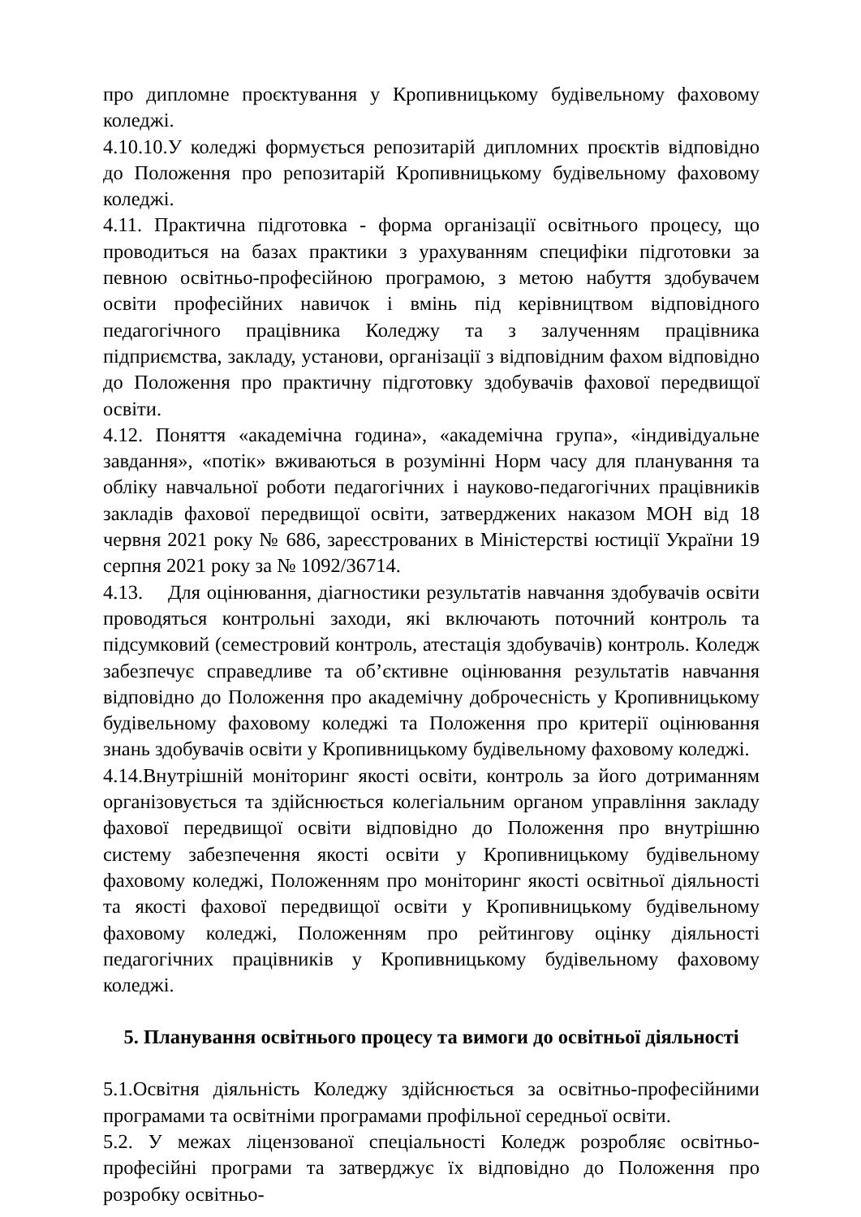про дипломне проєктування у Кропивницькому будівельному фаховому коледжі.
4.10.10.У коледжі формується репозитарій дипломних проєктів відповідно до Положення про репозитарій Кропивницькому будівельному фаховому коледжі.
4.11. Практична підготовка - форма організації освітнього процесу, що проводиться на базах практики з урахуванням специфіки підготовки за певною освітньо-професійною програмою, з метою набуття здобувачем освіти професійних навичок і вмінь під керівництвом відповідного педагогічного працівника Коледжу та з залученням працівника підприємства, закладу, установи, організації з відповідним фахом відповідно до Положення про практичну підготовку здобувачів фахової передвищої освіти.
4.12. Поняття «академічна година», «академічна група», «індивідуальне завдання», «потік» вживаються в розумінні Норм часу для планування та обліку навчальної роботи педагогічних і науково-педагогічних працівників закладів фахової передвищої освіти, затверджених наказом МОН від 18 червня 2021 року № 686, зареєстрованих в Міністерстві юстиції України 19 серпня 2021 року за № 1092/36714.
4.13. Для оцінювання, діагностики результатів навчання здобувачів освіти проводяться контрольні заходи, які включають поточний контроль та підсумковий (семестровий контроль, атестація здобувачів) контроль. Коледж забезпечує справедливе та об’єктивне оцінювання результатів навчання відповідно до Положення про академічну доброчесність у Кропивницькому будівельному фаховому коледжі та Положення про критерії оцінювання знань здобувачів освіти у Кропивницькому будівельному фаховому коледжі.
4.14.Внутрішній моніторинг якості освіти, контроль за його дотриманням організовується та здійснюється колегіальним органом управління закладу фахової передвищої освіти відповідно до Положення про внутрішню систему забезпечення якості освіти у Кропивницькому будівельному фаховому коледжі, Положенням про моніторинг якості освітньої діяльності та якості фахової передвищої освіти у Кропивницькому будівельному фаховому коледжі, Положенням про рейтингову оцінку діяльності педагогічних працівників у Кропивницькому будівельному фаховому коледжі.
5. Планування освітнього процесу та вимоги до освітньої діяльності
5.1.Освітня діяльність Коледжу здійснюється за освітньо-професійними програмами та освітніми програмами профільної середньої освіти.
5.2. У межах ліцензованої спеціальності Коледж розробляє освітньо-професійні програми та затверджує їх відповідно до Положення про розробку освітньо-